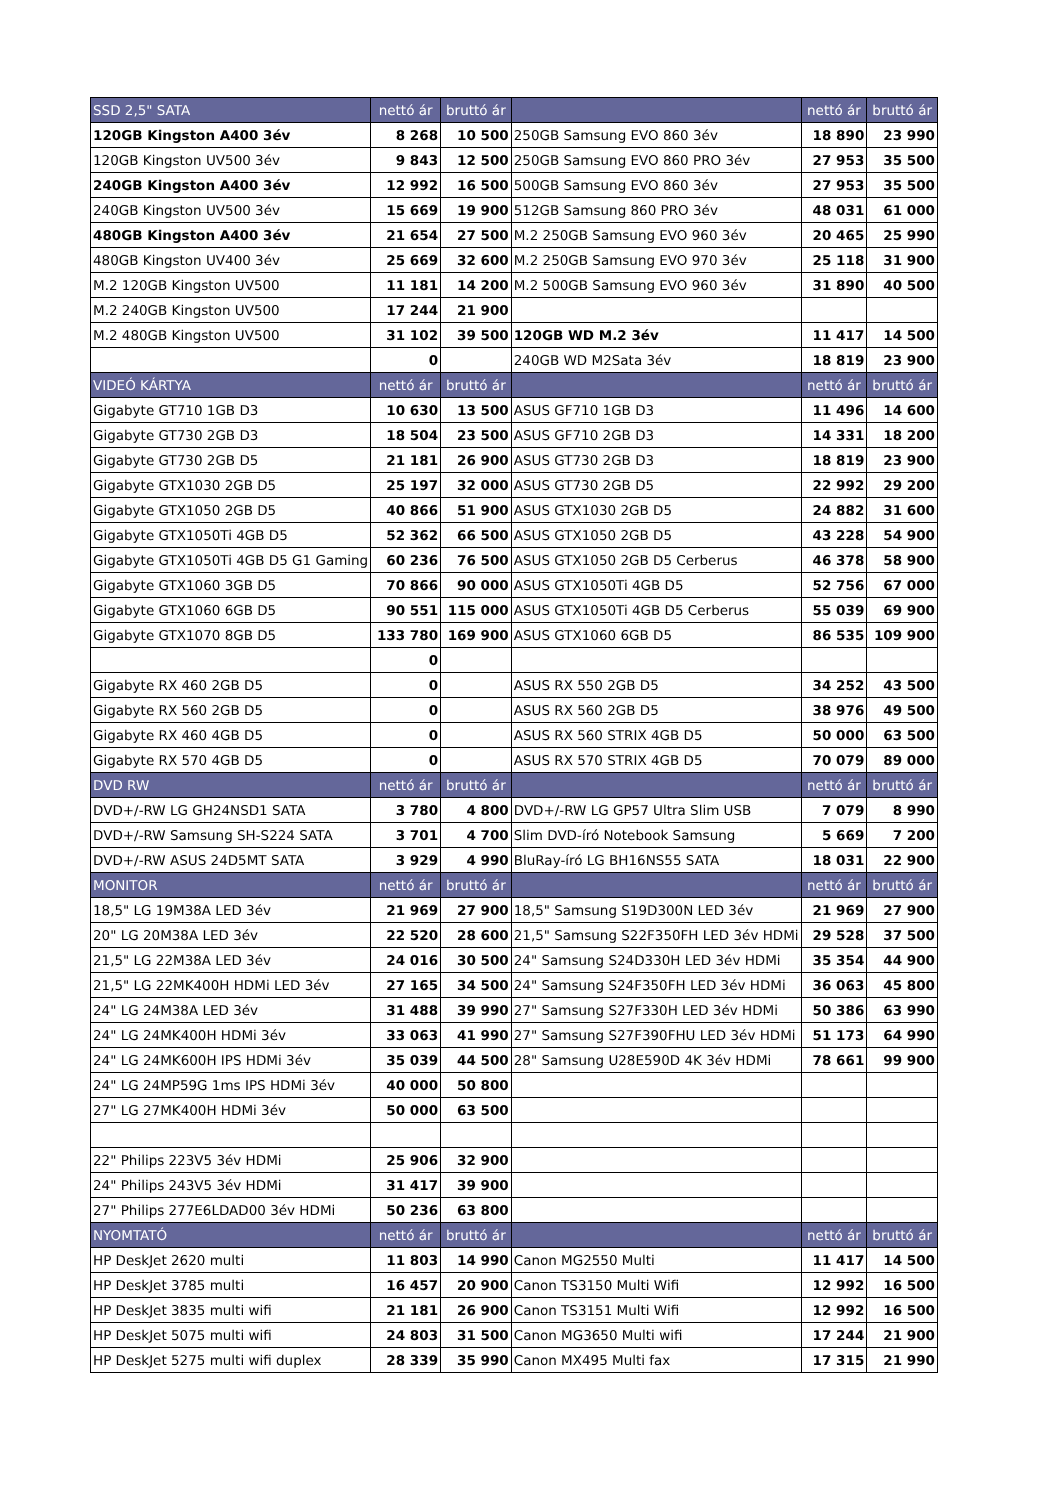| SSD 2,5" SATA | nettó ár | bruttó ár | | nettó ár | bruttó ár |
| --- | --- | --- | --- | --- | --- |
| 120GB Kingston A400 3év | 8 268 | 10 500 | 250GB Samsung EVO 860 3év | 18 890 | 23 990 |
| 120GB Kingston UV500 3év | 9 843 | 12 500 | 250GB Samsung EVO 860 PRO 3év | 27 953 | 35 500 |
| 240GB Kingston A400 3év | 12 992 | 16 500 | 500GB Samsung EVO 860 3év | 27 953 | 35 500 |
| 240GB Kingston UV500 3év | 15 669 | 19 900 | 512GB Samsung 860 PRO 3év | 48 031 | 61 000 |
| 480GB Kingston A400 3év | 21 654 | 27 500 | M.2 250GB Samsung EVO 960 3év | 20 465 | 25 990 |
| 480GB Kingston UV400 3év | 25 669 | 32 600 | M.2 250GB Samsung EVO 970 3év | 25 118 | 31 900 |
| M.2 120GB Kingston UV500 | 11 181 | 14 200 | M.2 500GB Samsung EVO 960 3év | 31 890 | 40 500 |
| M.2 240GB Kingston UV500 | 17 244 | 21 900 | | | |
| M.2 480GB Kingston UV500 | 31 102 | 39 500 | 120GB WD M.2 3év | 11 417 | 14 500 |
| | 0 | | 240GB WD M2Sata 3év | 18 819 | 23 900 |
| VIDEÓ KÁRTYA | nettó ár | bruttó ár | | nettó ár | bruttó ár |
| Gigabyte GT710 1GB D3 | 10 630 | 13 500 | ASUS GF710 1GB D3 | 11 496 | 14 600 |
| Gigabyte GT730 2GB D3 | 18 504 | 23 500 | ASUS GF710 2GB D3 | 14 331 | 18 200 |
| Gigabyte GT730 2GB D5 | 21 181 | 26 900 | ASUS GT730 2GB D3 | 18 819 | 23 900 |
| Gigabyte GTX1030 2GB D5 | 25 197 | 32 000 | ASUS GT730 2GB D5 | 22 992 | 29 200 |
| Gigabyte GTX1050 2GB D5 | 40 866 | 51 900 | ASUS GTX1030 2GB D5 | 24 882 | 31 600 |
| Gigabyte GTX1050Ti 4GB D5 | 52 362 | 66 500 | ASUS GTX1050 2GB D5 | 43 228 | 54 900 |
| Gigabyte GTX1050Ti 4GB D5 G1 Gaming | 60 236 | 76 500 | ASUS GTX1050 2GB D5 Cerberus | 46 378 | 58 900 |
| Gigabyte GTX1060 3GB D5 | 70 866 | 90 000 | ASUS GTX1050Ti 4GB D5 | 52 756 | 67 000 |
| Gigabyte GTX1060 6GB D5 | 90 551 | 115 000 | ASUS GTX1050Ti 4GB D5 Cerberus | 55 039 | 69 900 |
| Gigabyte GTX1070 8GB D5 | 133 780 | 169 900 | ASUS GTX1060 6GB D5 | 86 535 | 109 900 |
| | 0 | | | | |
| Gigabyte RX 460 2GB D5 | 0 | | ASUS RX 550 2GB D5 | 34 252 | 43 500 |
| Gigabyte RX 560 2GB D5 | 0 | | ASUS RX 560 2GB D5 | 38 976 | 49 500 |
| Gigabyte RX 460 4GB D5 | 0 | | ASUS RX 560 STRIX 4GB D5 | 50 000 | 63 500 |
| Gigabyte RX 570 4GB D5 | 0 | | ASUS RX 570 STRIX 4GB D5 | 70 079 | 89 000 |
| DVD RW | nettó ár | bruttó ár | | nettó ár | bruttó ár |
| DVD+/-RW LG GH24NSD1 SATA | 3 780 | 4 800 | DVD+/-RW LG GP57 Ultra Slim USB | 7 079 | 8 990 |
| DVD+/-RW Samsung SH-S224 SATA | 3 701 | 4 700 | Slim DVD-író Notebook Samsung | 5 669 | 7 200 |
| DVD+/-RW ASUS 24D5MT SATA | 3 929 | 4 990 | BluRay-író LG BH16NS55 SATA | 18 031 | 22 900 |
| MONITOR | nettó ár | bruttó ár | | nettó ár | bruttó ár |
| 18,5" LG 19M38A LED 3év | 21 969 | 27 900 | 18,5" Samsung S19D300N LED 3év | 21 969 | 27 900 |
| 20" LG 20M38A LED 3év | 22 520 | 28 600 | 21,5" Samsung S22F350FH LED 3év HDMi | 29 528 | 37 500 |
| 21,5" LG 22M38A LED 3év | 24 016 | 30 500 | 24" Samsung S24D330H LED 3év HDMi | 35 354 | 44 900 |
| 21,5" LG 22MK400H HDMi LED 3év | 27 165 | 34 500 | 24" Samsung S24F350FH LED 3év HDMi | 36 063 | 45 800 |
| 24" LG 24M38A LED 3év | 31 488 | 39 990 | 27" Samsung S27F330H LED 3év HDMi | 50 386 | 63 990 |
| 24" LG 24MK400H HDMi 3év | 33 063 | 41 990 | 27" Samsung S27F390FHU LED 3év HDMi | 51 173 | 64 990 |
| 24" LG 24MK600H IPS HDMi 3év | 35 039 | 44 500 | 28" Samsung U28E590D 4K 3év HDMi | 78 661 | 99 900 |
| 24" LG 24MP59G 1ms IPS HDMi 3év | 40 000 | 50 800 | | | |
| 27" LG 27MK400H HDMi 3év | 50 000 | 63 500 | | | |
| 22" Philips 223V5 3év HDMi | 25 906 | 32 900 | | | |
| 24" Philips 243V5 3év HDMi | 31 417 | 39 900 | | | |
| 27" Philips 277E6LDAD00 3év HDMi | 50 236 | 63 800 | | | |
| NYOMTATÓ | nettó ár | bruttó ár | | nettó ár | bruttó ár |
| HP DeskJet 2620 multi | 11 803 | 14 990 | Canon MG2550 Multi | 11 417 | 14 500 |
| HP DeskJet 3785 multi | 16 457 | 20 900 | Canon TS3150 Multi Wifi | 12 992 | 16 500 |
| HP DeskJet 3835 multi wifi | 21 181 | 26 900 | Canon TS3151 Multi Wifi | 12 992 | 16 500 |
| HP DeskJet 5075 multi wifi | 24 803 | 31 500 | Canon MG3650 Multi wifi | 17 244 | 21 900 |
| HP DeskJet 5275 multi wifi duplex | 28 339 | 35 990 | Canon MX495 Multi fax | 17 315 | 21 990 |